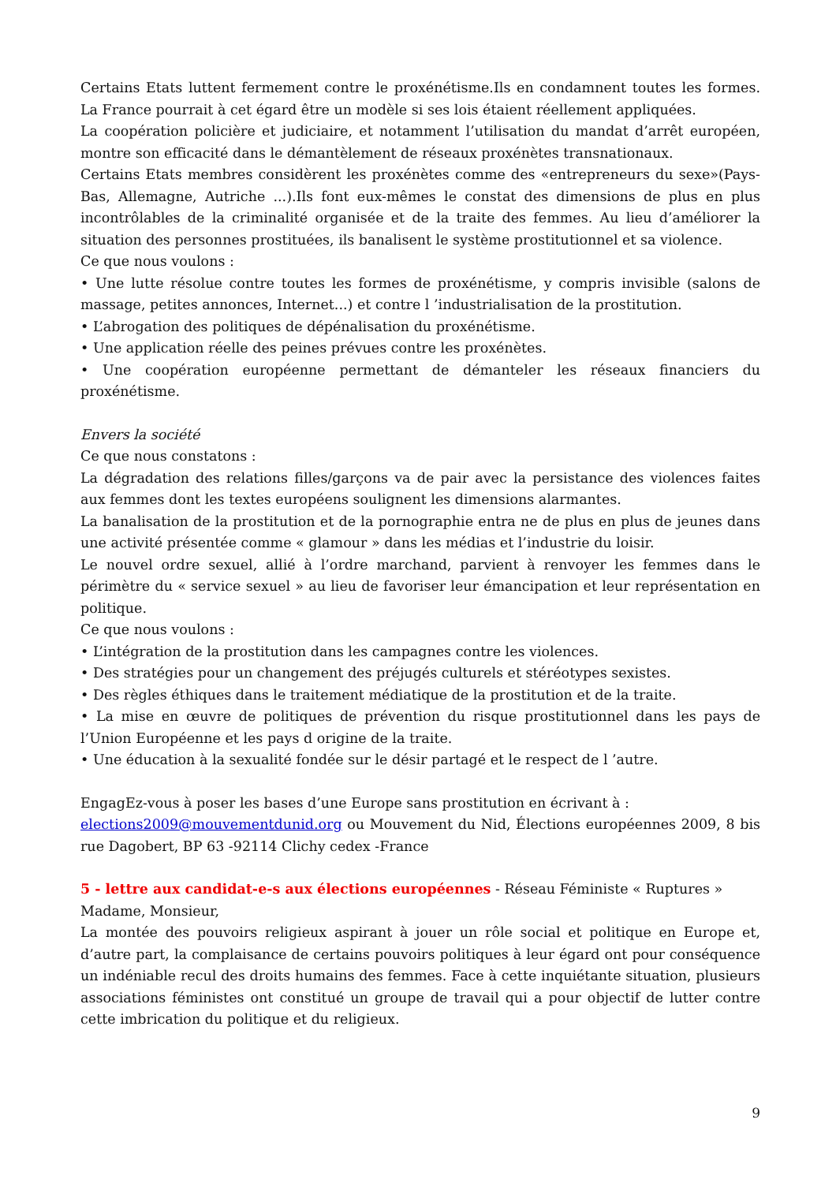Certains Etats luttent fermement contre le proxénétisme.Ils en condamnent toutes les formes. La France pourrait à cet égard être un modèle si ses lois étaient réellement appliquées.
La coopération policière et judiciaire, et notamment l’utilisation du mandat d’arrêt européen, montre son efficacité dans le démantèlement de réseaux proxénètes transnationaux.
Certains Etats membres considèrent les proxénètes comme des «entrepreneurs du sexe»(Pays-Bas, Allemagne, Autriche ...).Ils font eux-mêmes le constat des dimensions de plus en plus incontrôlables de la criminalité organisée et de la traite des femmes. Au lieu d’améliorer la situation des personnes prostituées, ils banalisent le système prostitutionnel et sa violence.
Ce que nous voulons :
• Une lutte résolue contre toutes les formes de proxénétisme, y compris invisible (salons de massage, petites annonces, Internet...) et contre l ’industrialisation de la prostitution.
• L’abrogation des politiques de dépénalisation du proxénétisme.
• Une application réelle des peines prévues contre les proxénètes.
• Une coopération européenne permettant de démanteler les réseaux financiers du proxénétisme.
Envers la société
Ce que nous constatons :
La dégradation des relations filles/garçons va de pair avec la persistance des violences faites aux femmes dont les textes européens soulignent les dimensions alarmantes.
La banalisation de la prostitution et de la pornographie entra ne de plus en plus de jeunes dans une activité présentée comme « glamour » dans les médias et l’industrie du loisir.
Le nouvel ordre sexuel, allié à l’ordre marchand, parvient à renvoyer les femmes dans le périmètre du « service sexuel » au lieu de favoriser leur émancipation et leur représentation en politique.
Ce que nous voulons :
• L’intégration de la prostitution dans les campagnes contre les violences.
• Des stratégies pour un changement des préjugés culturels et stéréotypes sexistes.
• Des règles éthiques dans le traitement médiatique de la prostitution et de la traite.
• La mise en œuvre de politiques de prévention du risque prostitutionnel dans les pays de l’Union Européenne et les pays d origine de la traite.
• Une éducation à la sexualité fondée sur le désir partagé et le respect de l ’autre.
EngagEz-vous à poser les bases d’une Europe sans prostitution en écrivant à :
elections2009@mouvementdunid.org ou Mouvement du Nid, Élections européennes 2009, 8 bis rue Dagobert, BP 63 -92114 Clichy cedex -France
5 - lettre aux candidat-e-s aux élections européennes - Réseau Féministe « Ruptures »
Madame, Monsieur,
La montée des pouvoirs religieux aspirant à jouer un rôle social et politique en Europe et, d’autre part, la complaisance de certains pouvoirs politiques à leur égard ont pour conséquence un indéniable recul des droits humains des femmes. Face à cette inquiétante situation, plusieurs associations féministes ont constitué un groupe de travail qui a pour objectif de lutter contre cette imbrication du politique et du religieux.
9